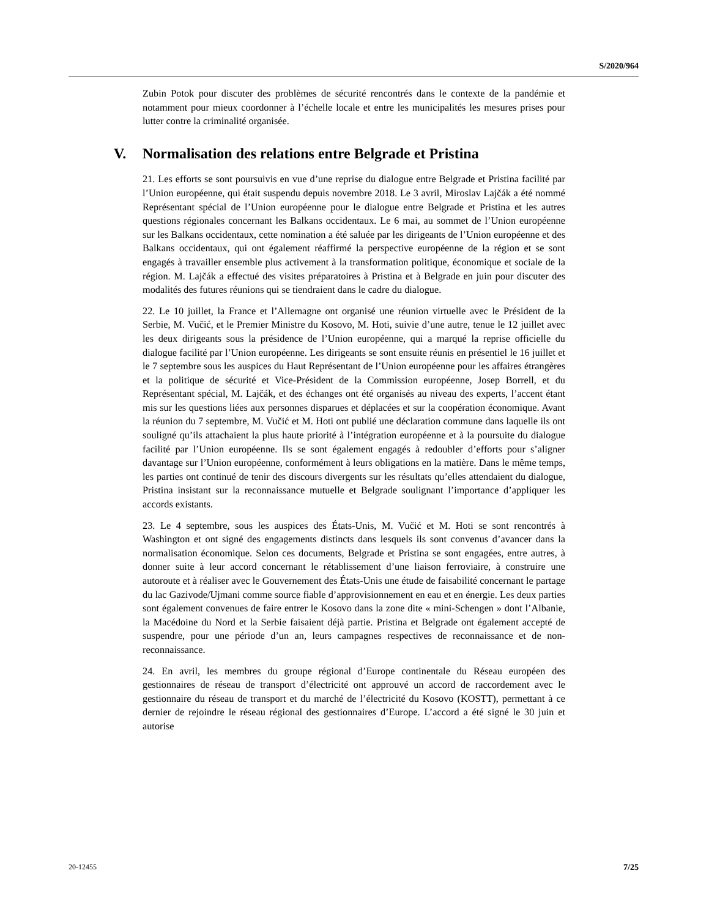S/2020/964
Zubin Potok pour discuter des problèmes de sécurité rencontrés dans le contexte de la pandémie et notamment pour mieux coordonner à l’échelle locale et entre les municipalités les mesures prises pour lutter contre la criminalité organisée.
V. Normalisation des relations entre Belgrade et Pristina
21. Les efforts se sont poursuivis en vue d’une reprise du dialogue entre Belgrade et Pristina facilité par l’Union européenne, qui était suspendu depuis novembre 2018. Le 3 avril, Miroslav Lajčák a été nommé Représentant spécial de l’Union européenne pour le dialogue entre Belgrade et Pristina et les autres questions régionales concernant les Balkans occidentaux. Le 6 mai, au sommet de l’Union européenne sur les Balkans occidentaux, cette nomination a été saluée par les dirigeants de l’Union européenne et des Balkans occidentaux, qui ont également réaffirmé la perspective européenne de la région et se sont engagés à travailler ensemble plus activement à la transformation politique, économique et sociale de la région. M. Lajčák a effectué des visites préparatoires à Pristina et à Belgrade en juin pour discuter des modalités des futures réunions qui se tiendraient dans le cadre du dialogue.
22. Le 10 juillet, la France et l’Allemagne ont organisé une réunion virtuelle avec le Président de la Serbie, M. Vučić, et le Premier Ministre du Kosovo, M. Hoti, suivie d’une autre, tenue le 12 juillet avec les deux dirigeants sous la présidence de l’Union européenne, qui a marqué la reprise officielle du dialogue facilité par l’Union européenne. Les dirigeants se sont ensuite réunis en présentiel le 16 juillet et le 7 septembre sous les auspices du Haut Représentant de l’Union européenne pour les affaires étrangères et la politique de sécurité et Vice-Président de la Commission européenne, Josep Borrell, et du Représentant spécial, M. Lajčák, et des échanges ont été organisés au niveau des experts, l’accent étant mis sur les questions liées aux personnes disparues et déplacées et sur la coopération économique. Avant la réunion du 7 septembre, M. Vučić et M. Hoti ont publié une déclaration commune dans laquelle ils ont souligné qu’ils attachaient la plus haute priorité à l’intégration européenne et à la poursuite du dialogue facilité par l’Union européenne. Ils se sont également engagés à redoubler d’efforts pour s’aligner davantage sur l’Union européenne, conformément à leurs obligations en la matière. Dans le même temps, les parties ont continué de tenir des discours divergents sur les résultats qu’elles attendaient du dialogue, Pristina insistant sur la reconnaissance mutuelle et Belgrade soulignant l’importance d’appliquer les accords existants.
23. Le 4 septembre, sous les auspices des États-Unis, M. Vučić et M. Hoti se sont rencontrés à Washington et ont signé des engagements distincts dans lesquels ils sont convenus d’avancer dans la normalisation économique. Selon ces documents, Belgrade et Pristina se sont engagées, entre autres, à donner suite à leur accord concernant le rétablissement d’une liaison ferroviaire, à construire une autoroute et à réaliser avec le Gouvernement des États-Unis une étude de faisabilité concernant le partage du lac Gazivode/Ujmani comme source fiable d’approvisionnement en eau et en énergie. Les deux parties sont également convenues de faire entrer le Kosovo dans la zone dite « mini-Schengen » dont l’Albanie, la Macédoine du Nord et la Serbie faisaient déjà partie. Pristina et Belgrade ont également accepté de suspendre, pour une période d’un an, leurs campagnes respectives de reconnaissance et de non-reconnaissance.
24. En avril, les membres du groupe régional d’Europe continentale du Réseau européen des gestionnaires de réseau de transport d’électricité ont approuvé un accord de raccordement avec le gestionnaire du réseau de transport et du marché de l’électricité du Kosovo (KOSTT), permettant à ce dernier de rejoindre le réseau régional des gestionnaires d’Europe. L’accord a été signé le 30 juin et autorise
20-12455 7/25